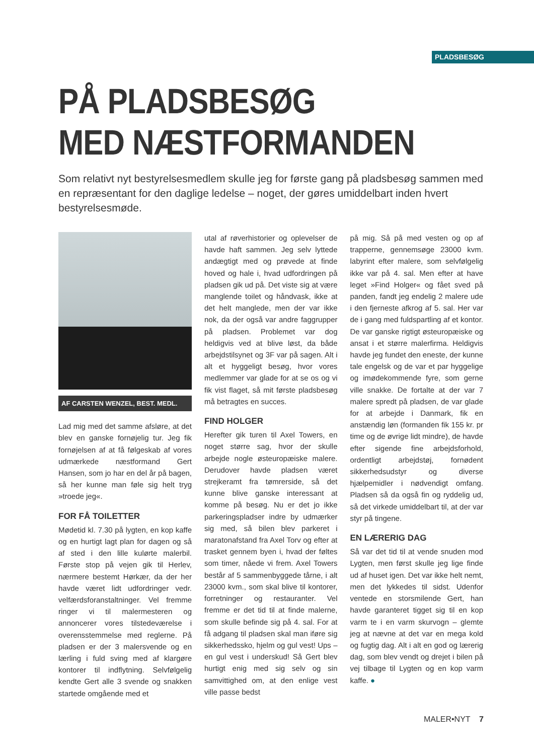PLADSBESØG
PÅ PLADSBESØG
MED NÆSTFORMANDEN
Som relativt nyt bestyrelsesmedlem skulle jeg for første gang på pladsbesøg sammen med en repræsentant for den daglige ledelse – noget, der gøres umiddelbart inden hvert bestyrelsesmøde.
AF CARSTEN WENZEL, BEST. MEDL.
Lad mig med det samme afsløre, at det blev en ganske fornøjelig tur. Jeg fik fornøjelsen af at få følgeskab af vores udmærkede næstformand Gert Hansen, som jo har en del år på bagen, så her kunne man føle sig helt tryg »troede jeg«.
FOR FÅ TOILETTER
Mødetid kl. 7.30 på lygten, en kop kaffe og en hurtigt lagt plan for dagen og så af sted i den lille kulørte malerbil. Første stop på vejen gik til Herlev, nærmere bestemt Hørkær, da der her havde været lidt udfordringer vedr. velfærdsforanstaltninger. Vel fremme ringer vi til malermesteren og annoncerer vores tilstedeværelse i overensstemmelse med reglerne. På pladsen er der 3 malersvende og en lærling i fuld sving med af klargøre kontorer til indflytning. Selvfølgelig kendte Gert alle 3 svende og snakken startede omgående med et
utal af røverhistorier og oplevelser de havde haft sammen. Jeg selv lyttede andægtigt med og prøvede at finde hoved og hale i, hvad udfordringen på pladsen gik ud på. Det viste sig at være manglende toilet og håndvask, ikke at det helt manglede, men der var ikke nok, da der også var andre faggrupper på pladsen. Problemet var dog heldigvis ved at blive løst, da både arbejdstilsynet og 3F var på sagen. Alt i alt et hyggeligt besøg, hvor vores medlemmer var glade for at se os og vi fik vist flaget, så mit første pladsbesøg må betragtes en succes.
FIND HOLGER
Herefter gik turen til Axel Towers, en noget større sag, hvor der skulle arbejde nogle østeuropæiske malere. Derudover havde pladsen været strejkeramt fra tømrerside, så det kunne blive ganske interessant at komme på besøg. Nu er det jo ikke parkeringspladser indre by udmærker sig med, så bilen blev parkeret i maratonafstand fra Axel Torv og efter at trasket gennem byen i, hvad der føltes som timer, nåede vi frem. Axel Towers består af 5 sammenbyggede tårne, i alt 23000 kvm., som skal blive til kontorer, forretninger og restauranter. Vel fremme er det tid til at finde malerne, som skulle befinde sig på 4. sal. For at få adgang til pladsen skal man iføre sig sikkerhedssko, hjelm og gul vest! Ups – en gul vest i underskud! Så Gert blev hurtigt enig med sig selv og sin samvittighed om, at den enlige vest ville passe bedst
på mig. Så på med vesten og op af trapperne, gennemsøge 23000 kvm. labyrint efter malere, som selvfølgelig ikke var på 4. sal. Men efter at have leget »Find Holger« og fået sved på panden, fandt jeg endelig 2 malere ude i den fjerneste afkrog af 5. sal. Her var de i gang med fuldspartling af et kontor. De var ganske rigtigt østeuropæiske og ansat i et større malerfirma. Heldigvis havde jeg fundet den eneste, der kunne tale engelsk og de var et par hyggelige og imødekommende fyre, som gerne ville snakke. De fortalte at der var 7 malere spredt på pladsen, de var glade for at arbejde i Danmark, fik en anstændig løn (formanden fik 155 kr. pr time og de øvrige lidt mindre), de havde efter sigende fine arbejdsforhold, ordentligt arbejdstøj, fornødent sikkerhedsudstyr og diverse hjælpemidler i nødvendigt omfang. Pladsen så da også fin og ryddelig ud, så det virkede umiddelbart til, at der var styr på tingene.
EN LÆRERIG DAG
Så var det tid til at vende snuden mod Lygten, men først skulle jeg lige finde ud af huset igen. Det var ikke helt nemt, men det lykkedes til sidst. Udenfor ventede en storsmilende Gert, han havde garanteret tigget sig til en kop varm te i en varm skurvogn – glemte jeg at nævne at det var en mega kold og fugtig dag. Alt i alt en god og lærerig dag, som blev vendt og drejet i bilen på vej tilbage til Lygten og en kop varm kaffe. ●
MALER•NYT 7